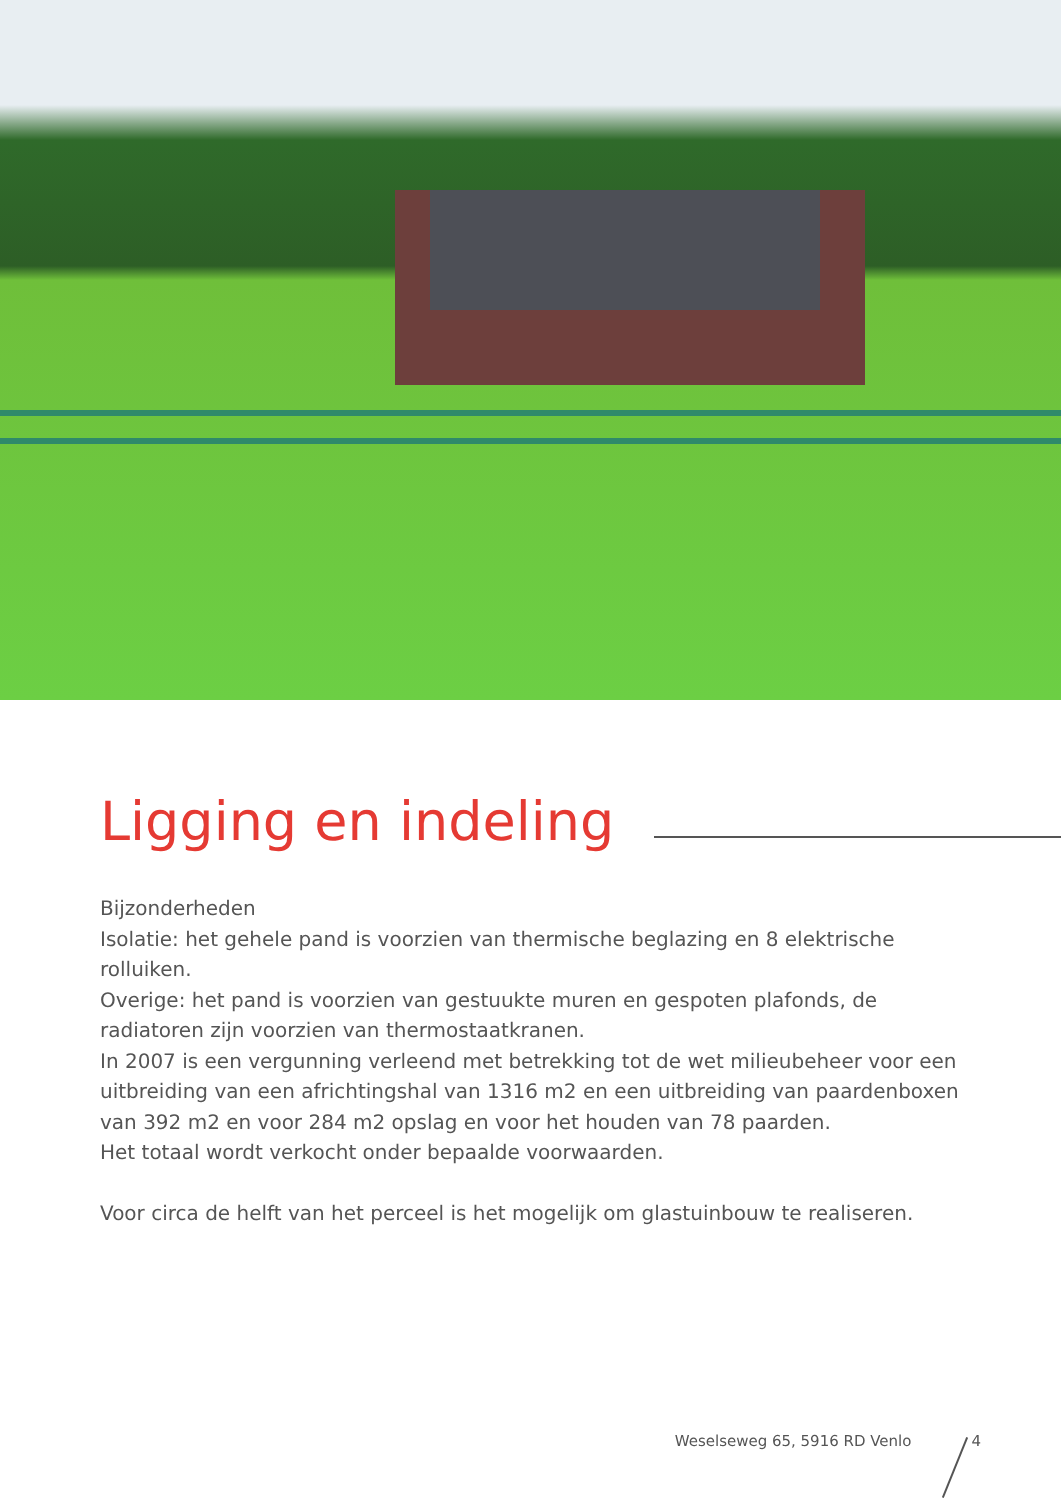Ligging en indeling
Bijzonderheden
Isolatie: het gehele pand is voorzien van thermische beglazing en 8 elektrische rolluiken.
Overige: het pand is voorzien van gestuukte muren en gespoten plafonds, de radiatoren zijn voorzien van thermostaatkranen.
In 2007 is een vergunning verleend met betrekking tot de wet milieubeheer voor een uitbreiding van een africhtingshal van 1316 m2 en een uitbreiding van paardenboxen van 392 m2 en voor 284 m2 opslag en voor het houden van 78 paarden.
Het totaal wordt verkocht onder bepaalde voorwaarden.
Voor circa de helft van het perceel is het mogelijk om glastuinbouw te realiseren.
Weselseweg 65, 5916 RD Venlo 4